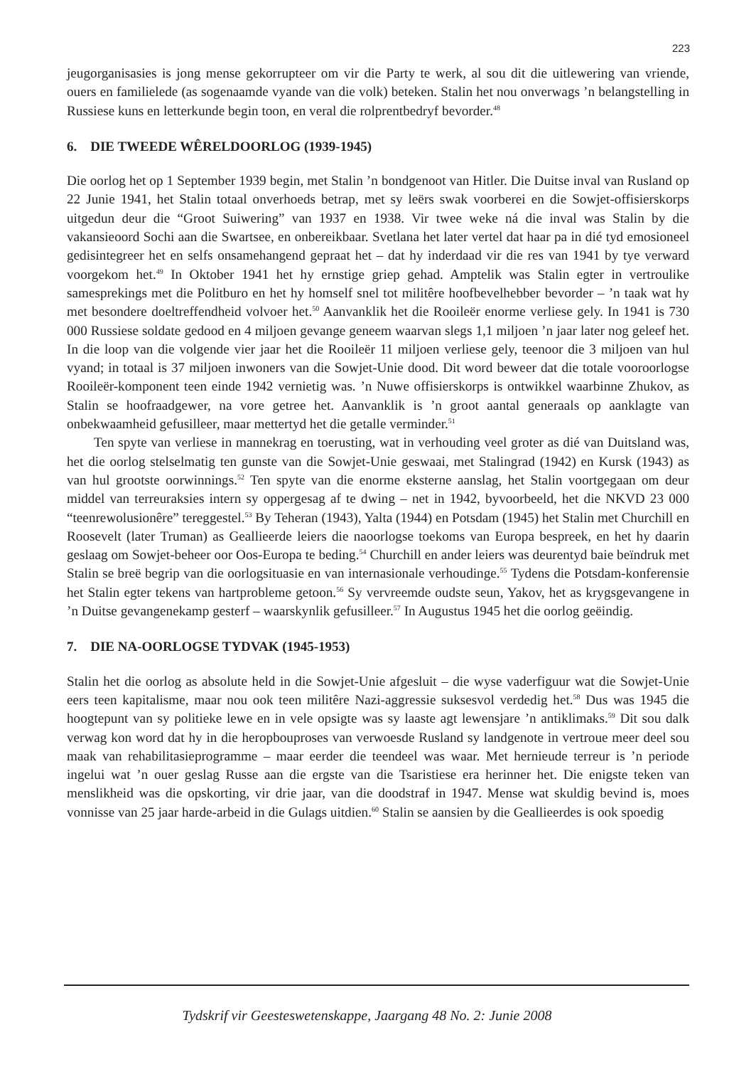223
jeugorganisasies is jong mense gekorrupteer om vir die Party te werk, al sou dit die uitlewering van vriende, ouers en familielede (as sogenaamde vyande van die volk) beteken. Stalin het nou onverwags ’n belangstelling in Russiese kuns en letterkunde begin toon, en veral die rolprentbedryf bevorder.<sup>48</sup>
6. DIE TWEEDE WÊRELDOORLOG (1939-1945)
Die oorlog het op 1 September 1939 begin, met Stalin ’n bondgenoot van Hitler. Die Duitse inval van Rusland op 22 Junie 1941, het Stalin totaal onverhoeds betrap, met sy leërs swak voorberei en die Sowjet-offisierskorps uitgedun deur die “Groot Suiwering” van 1937 en 1938. Vir twee weke ná die inval was Stalin by die vakansieoord Sochi aan die Swartsee, en onbereikbaar. Svetlana het later vertel dat haar pa in dié tyd emosioneel gedisintegreer het en selfs onsamehangend gepraat het – dat hy inderdaad vir die res van 1941 by tye verward voorgekom het.<sup>49</sup> In Oktober 1941 het hy ernstige griep gehad. Amptelik was Stalin egter in vertroulike samesprekings met die Politburo en het hy homself snel tot militêre hoofbevelhebber bevorder – ’n taak wat hy met besondere doeltreffendheid volvoer het.<sup>50</sup> Aanvanklik het die Rooileër enorme verliese gely. In 1941 is 730 000 Russiese soldate gedood en 4 miljoen gevange geneem waarvan slegs 1,1 miljoen ’n jaar later nog geleef het. In die loop van die volgende vier jaar het die Rooileër 11 miljoen verliese gely, teenoor die 3 miljoen van hul vyand; in totaal is 37 miljoen inwoners van die Sowjet-Unie dood. Dit word beweer dat die totale vooroorlogse Rooileër-komponent teen einde 1942 vernietig was. ’n Nuwe offisierskorps is ontwikkel waarbinne Zhukov, as Stalin se hoofraadgewer, na vore getree het. Aanvanklik is ’n groot aantal generaals op aanklagte van onbekwaamheid gefusilleer, maar mettertyd het die getalle verminder.<sup>51</sup>
Ten spyte van verliese in mannekrag en toerusting, wat in verhouding veel groter as dié van Duitsland was, het die oorlog stelselmatig ten gunste van die Sowjet-Unie geswaai, met Stalingrad (1942) en Kursk (1943) as van hul grootste oorwinnings.<sup>52</sup> Ten spyte van die enorme eksterne aanslag, het Stalin voortgegaan om deur middel van terreuraksies intern sy oppergesag af te dwing – net in 1942, byvoorbeeld, het die NKVD 23 000 “teenrewolusionêre” tereggestel.<sup>53</sup> By Teheran (1943), Yalta (1944) en Potsdam (1945) het Stalin met Churchill en Roosevelt (later Truman) as Geallieerde leiers die naoorlogse toekoms van Europa bespreek, en het hy daarin geslaag om Sowjet-beheer oor Oos-Europa te beding.<sup>54</sup> Churchill en ander leiers was deurentyd baie beïndruk met Stalin se breë begrip van die oorlogsituasie en van internasionale verhoudinge.<sup>55</sup> Tydens die Potsdam-konferensie het Stalin egter tekens van hartprobleme getoon.<sup>56</sup> Sy vervreemde oudste seun, Yakov, het as krygsgevangene in ’n Duitse gevangenekamp gesterf – waarskynlik gefusilleer.<sup>57</sup> In Augustus 1945 het die oorlog geëindig.
7. DIE NA-OORLOGSE TYDVAK (1945-1953)
Stalin het die oorlog as absolute held in die Sowjet-Unie afgesluit – die wyse vaderfiguur wat die Sowjet-Unie eers teen kapitalisme, maar nou ook teen militêre Nazi-aggressie suksesvol verdedig het.<sup>58</sup> Dus was 1945 die hoogtepunt van sy politieke lewe en in vele opsigte was sy laaste agt lewensjare ’n antiklimaks.<sup>59</sup> Dit sou dalk verwag kon word dat hy in die heropbouproses van verwoesde Rusland sy landgenote in vertroue meer deel sou maak van rehabilitasieprogramme – maar eerder die teendeel was waar. Met hernieude terreur is ’n periode ingelui wat ’n ouer geslag Russe aan die ergste van die Tsaristiese era herinner het. Die enigste teken van menslikheid was die opskorting, vir drie jaar, van die doodstraf in 1947. Mense wat skuldig bevind is, moes vonnisse van 25 jaar harde-arbeid in die Gulags uitdien.<sup>60</sup> Stalin se aansien by die Geallieerdes is ook spoedig
Tydskrif vir Geesteswetenskappe, Jaargang 48 No. 2: Junie 2008